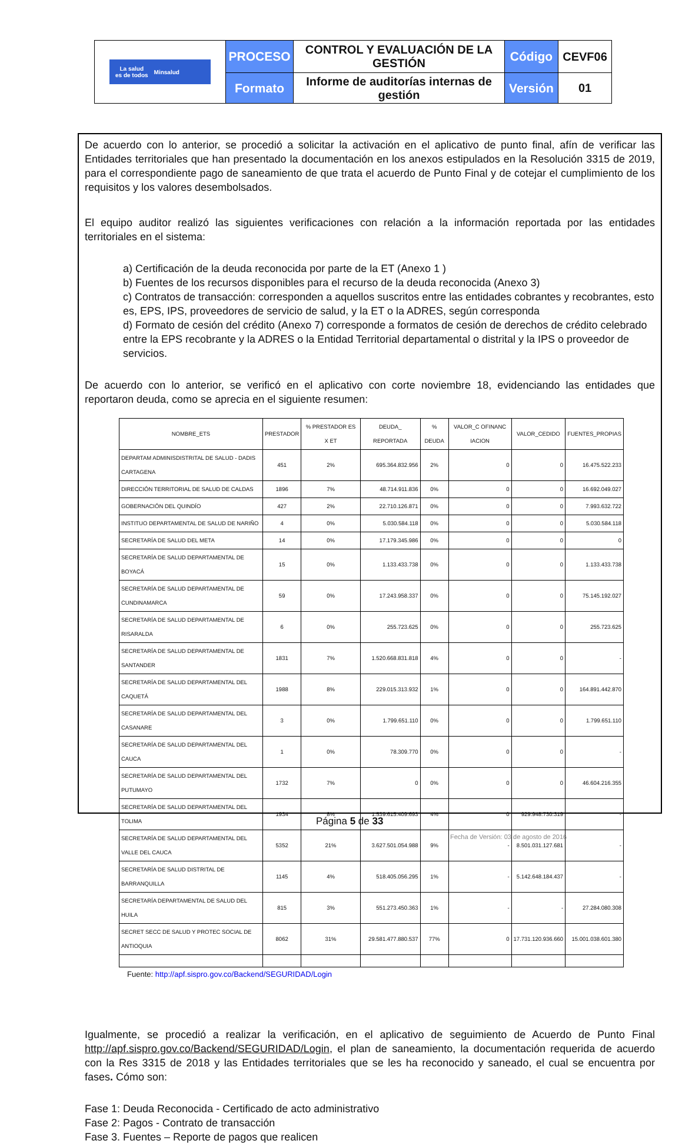| La salud es de todos Minsalud | PROCESO | CONTROL Y EVALUACIÓN DE LA GESTIÓN | Código | CEVF06 |
| | Formato | Informe de auditorías internas de gestión | Versión | 01 |
De acuerdo con lo anterior, se procedió a solicitar la activación en el aplicativo de punto final, afín de verificar las Entidades territoriales que han presentado la documentación en los anexos estipulados en la Resolución 3315 de 2019, para el correspondiente pago de saneamiento de que trata el acuerdo de Punto Final y de cotejar el cumplimiento de los requisitos y los valores desembolsados.
El equipo auditor realizó las siguientes verificaciones con relación a la información reportada por las entidades territoriales en el sistema:
a) Certificación de la deuda reconocida por parte de la ET (Anexo 1 )
b) Fuentes de los recursos disponibles para el recurso de la deuda reconocida (Anexo 3)
c) Contratos de transacción: corresponden a aquellos suscritos entre las entidades cobrantes y recobrantes, esto es, EPS, IPS, proveedores de servicio de salud, y la ET o la ADRES, según corresponda
d) Formato de cesión del crédito (Anexo 7) corresponde a formatos de cesión de derechos de crédito celebrado entre la EPS recobrante y la ADRES o la Entidad Territorial departamental o distrital y la IPS o proveedor de servicios.
De acuerdo con lo anterior, se verificó en el aplicativo con corte noviembre 18, evidenciando las entidades que reportaron deuda, como se aprecia en el siguiente resumen:
| NOMBRE_ETS | PRESTADOR | % PRESTADOR ES X ET | DEUDA_ REPORTADA | % DEUDA | VALOR_C OFINANC IACION | VALOR_CEDIDO | FUENTES_PROPIAS |
| --- | --- | --- | --- | --- | --- | --- | --- |
| DEPARTAM ADMINISDISTRITAL DE SALUD - DADIS CARTAGENA | 451 | 2% | 695.364.832.956 | 2% | 0 | 0 | 16.475.522.233 |
| DIRECCIÓN TERRITORIAL DE SALUD DE CALDAS | 1896 | 7% | 48.714.911.836 | 0% | 0 | 0 | 16.692.049.027 |
| GOBERNACIÓN DEL QUINDÍO | 427 | 2% | 22.710.126.871 | 0% | 0 | 0 | 7.993.632.722 |
| INSTITUO DEPARTAMENTAL DE SALUD DE NARIÑO | 4 | 0% | 5.030.584.118 | 0% | 0 | 0 | 5.030.584.118 |
| SECRETARÍA DE SALUD DEL META | 14 | 0% | 17.179.345.986 | 0% | 0 | 0 | 0 |
| SECRETARÍA DE SALUD DEPARTAMENTAL DE BOYACÁ | 15 | 0% | 1.133.433.738 | 0% | 0 | 0 | 1.133.433.738 |
| SECRETARÍA DE SALUD DEPARTAMENTAL DE CUNDINAMARCA | 59 | 0% | 17.243.958.337 | 0% | 0 | 0 | 75.145.192.027 |
| SECRETARÍA DE SALUD DEPARTAMENTAL DE RISARALDA | 6 | 0% | 255.723.625 | 0% | 0 | 0 | 255.723.625 |
| SECRETARÍA DE SALUD DEPARTAMENTAL DE SANTANDER | 1831 | 7% | 1.520.668.831.818 | 4% | 0 | 0 | - |
| SECRETARÍA DE SALUD DEPARTAMENTAL DEL CAQUETÁ | 1988 | 8% | 229.015.313.932 | 1% | 0 | 0 | 164.891.442.870 |
| SECRETARÍA DE SALUD DEPARTAMENTAL DEL CASANARE | 3 | 0% | 1.799.651.110 | 0% | 0 | 0 | 1.799.651.110 |
| SECRETARÍA DE SALUD DEPARTAMENTAL DEL CAUCA | 1 | 0% | 78.309.770 | 0% | 0 | 0 | - |
| SECRETARÍA DE SALUD DEPARTAMENTAL DEL PUTUMAYO | 1732 | 7% | 0 | 0% | 0 | 0 | 46.604.216.355 |
| SECRETARÍA DE SALUD DEPARTAMENTAL DEL TOLIMA | 1934 | 8% | 1.539.615.409.693 | 4% | 0 | 929.948.730.319 | - |
| SECRETARÍA DE SALUD DEPARTAMENTAL DEL VALLE DEL CAUCA | 5352 | 21% | 3.627.501.054.988 | 9% | - | 8.501.031.127.681 | - |
| SECRETARÍA DE SALUD DISTRITAL DE BARRANQUILLA | 1145 | 4% | 518.405.056.295 | 1% | - | 5.142.648.184.437 | - |
| SECRETARÍA DEPARTAMENTAL DE SALUD DEL HUILA | 815 | 3% | 551.273.450.363 | 1% | - | - | 27.284.080.308 |
| SECRET SECC DE SALUD Y PROTEC SOCIAL DE ANTIOQUIA | 8062 | 31% | 29.581.477.880.537 | 77% | 0 | 17.731.120.936.660 | 15.001.038.601.380 |
Fuente: http://apf.sispro.gov.co/Backend/SEGURIDAD/Login
Igualmente, se procedió a realizar la verificación, en el aplicativo de seguimiento de Acuerdo de Punto Final http://apf.sispro.gov.co/Backend/SEGURIDAD/Login, el plan de saneamiento, la documentación requerida de acuerdo con la Res 3315 de 2018 y las Entidades territoriales que se les ha reconocido y saneado, el cual se encuentra por fases. Cómo son:
Fase 1: Deuda Reconocida - Certificado de acto administrativo
Fase 2: Pagos - Contrato de transacción
Fase 3. Fuentes – Reporte de pagos que realicen
Página 5 de 33
Fecha de Versión: 03 de agosto de 2016